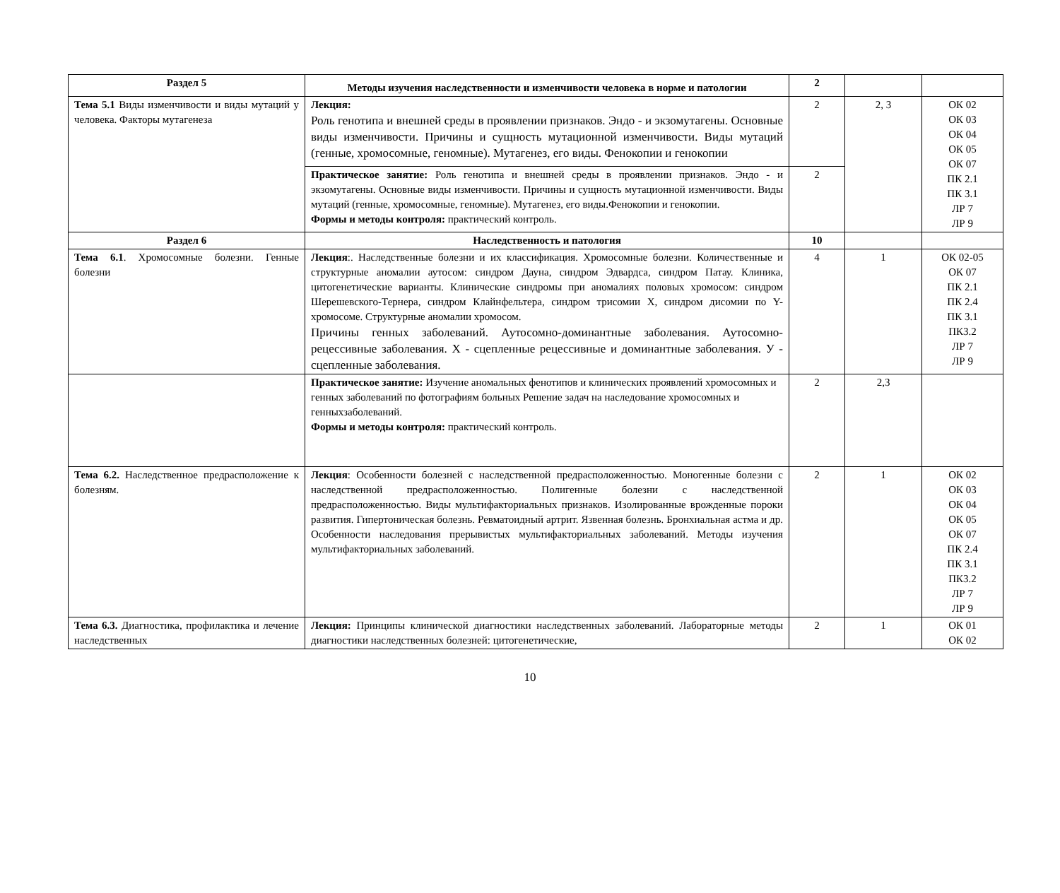| Раздел 5 | Методы изучения наследственности и изменчивости человека в норме и патологии | 2 | | |
| Тема 5.1 Виды изменчивости и виды мутаций у человека. Факторы мутагенеза | Лекция: Роль генотипа и внешней среды в проявлении признаков. Эндо - и экзомутагены. Основные виды изменчивости. Причины и сущность мутационной изменчивости. Виды мутаций (генные, хромосомные, геномные). Мутагенез, его виды. Фенокопии и генокопии | 2 | 2, 3 | ОК 02 ОК 03 ОК 04 ОК 05 ОК 07 ПК 2.1 ПК 3.1 ЛР 7 ЛР 9 |
| | Практическое занятие: Роль генотипа и внешней среды в проявлении признаков. Эндо - и экзомутагены. Основные виды изменчивости. Причины и сущность мутационной изменчивости. Виды мутаций (генные, хромосомные, геномные). Мутагенез, его виды.Фенокопии и генокопии. Формы и методы контроля: практический контроль. | 2 | | |
| Раздел 6 | Наследственность и патология | 10 | | |
| Тема 6.1 . Хромосомные болезни. Генные болезни | Лекция :. Наследственные болезни и их классификация. Хромосомные болезни. Количественные и структурные аномалии аутосом: синдром Дауна, синдром Эдвардса, синдром Патау. Клиника, цитогенетические варианты. Клинические синдромы при аномалиях половых хромосом: синдром Шерешевского-Тернера, синдром Клайнфельтера, синдром трисомии Х, синдром дисомии по Y-хромосоме. Структурные аномалии хромосом. Причины генных заболеваний. Аутосомно-доминантные заболевания. Аутосомно-рецессивные заболевания. Х - сцепленные рецессивные и доминантные заболевания. У - сцепленные заболевания. | 4 | 1 | ОК 02-05 ОК 07 ПК 2.1 ПК 2.4 ПК 3.1 ПК3.2 ЛР 7 ЛР 9 |
| | Практическое занятие: Изучение аномальных фенотипов и клинических проявлений хромосомных и генных заболеваний по фотографиям больных Решение задач на наследование хромосомных и генныхзаболеваний. Формы и методы контроля: практический контроль. | 2 | 2,3 | |
| Тема 6.2. Наследственное предрасположение к болезням. | Лекция : Особенности болезней с наследственной предрасположенностью. Моногенные болезни с наследственной предрасположенностью. Полигенные болезни с наследственной предрасположенностью. Виды мультифакториальных признаков. Изолированные врожденные пороки развития. Гипертоническая болезнь. Ревматоидный артрит. Язвенная болезнь. Бронхиальная астма и др. Особенности наследования прерывистых мультифакториальных заболеваний. Методы изучения мультифакториальных заболеваний. | 2 | 1 | ОК 02 ОК 03 ОК 04 ОК 05 ОК 07 ПК 2.4 ПК 3.1 ПК3.2 ЛР 7 ЛР 9 |
| Тема 6.3. Диагностика, профилактика и лечение наследственных | Лекция: Принципы клинической диагностики наследственных заболеваний. Лабораторные методы диагностики наследственных болезней: цитогенетические, | 2 | 1 | ОК 01 ОК 02 |
10